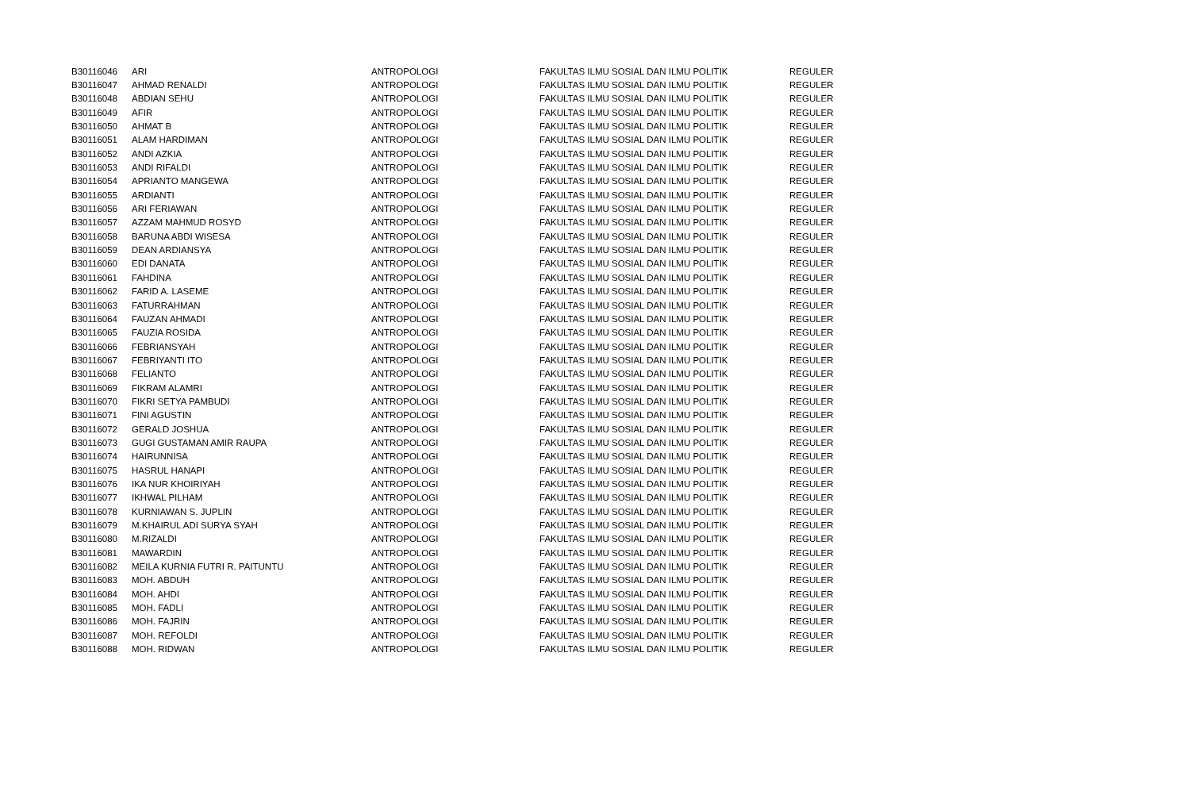| B30116046 | ARI | ANTROPOLOGI | FAKULTAS ILMU SOSIAL DAN ILMU POLITIK | REGULER |
| B30116047 | AHMAD RENALDI | ANTROPOLOGI | FAKULTAS ILMU SOSIAL DAN ILMU POLITIK | REGULER |
| B30116048 | ABDIAN SEHU | ANTROPOLOGI | FAKULTAS ILMU SOSIAL DAN ILMU POLITIK | REGULER |
| B30116049 | AFIR | ANTROPOLOGI | FAKULTAS ILMU SOSIAL DAN ILMU POLITIK | REGULER |
| B30116050 | AHMAT B | ANTROPOLOGI | FAKULTAS ILMU SOSIAL DAN ILMU POLITIK | REGULER |
| B30116051 | ALAM HARDIMAN | ANTROPOLOGI | FAKULTAS ILMU SOSIAL DAN ILMU POLITIK | REGULER |
| B30116052 | ANDI AZKIA | ANTROPOLOGI | FAKULTAS ILMU SOSIAL DAN ILMU POLITIK | REGULER |
| B30116053 | ANDI RIFALDI | ANTROPOLOGI | FAKULTAS ILMU SOSIAL DAN ILMU POLITIK | REGULER |
| B30116054 | APRIANTO MANGEWA | ANTROPOLOGI | FAKULTAS ILMU SOSIAL DAN ILMU POLITIK | REGULER |
| B30116055 | ARDIANTI | ANTROPOLOGI | FAKULTAS ILMU SOSIAL DAN ILMU POLITIK | REGULER |
| B30116056 | ARI FERIAWAN | ANTROPOLOGI | FAKULTAS ILMU SOSIAL DAN ILMU POLITIK | REGULER |
| B30116057 | AZZAM MAHMUD ROSYD | ANTROPOLOGI | FAKULTAS ILMU SOSIAL DAN ILMU POLITIK | REGULER |
| B30116058 | BARUNA ABDI WISESA | ANTROPOLOGI | FAKULTAS ILMU SOSIAL DAN ILMU POLITIK | REGULER |
| B30116059 | DEAN ARDIANSYA | ANTROPOLOGI | FAKULTAS ILMU SOSIAL DAN ILMU POLITIK | REGULER |
| B30116060 | EDI DANATA | ANTROPOLOGI | FAKULTAS ILMU SOSIAL DAN ILMU POLITIK | REGULER |
| B30116061 | FAHDINA | ANTROPOLOGI | FAKULTAS ILMU SOSIAL DAN ILMU POLITIK | REGULER |
| B30116062 | FARID A. LASEME | ANTROPOLOGI | FAKULTAS ILMU SOSIAL DAN ILMU POLITIK | REGULER |
| B30116063 | FATURRAHMAN | ANTROPOLOGI | FAKULTAS ILMU SOSIAL DAN ILMU POLITIK | REGULER |
| B30116064 | FAUZAN AHMADI | ANTROPOLOGI | FAKULTAS ILMU SOSIAL DAN ILMU POLITIK | REGULER |
| B30116065 | FAUZIA ROSIDA | ANTROPOLOGI | FAKULTAS ILMU SOSIAL DAN ILMU POLITIK | REGULER |
| B30116066 | FEBRIANSYAH | ANTROPOLOGI | FAKULTAS ILMU SOSIAL DAN ILMU POLITIK | REGULER |
| B30116067 | FEBRIYANTI ITO | ANTROPOLOGI | FAKULTAS ILMU SOSIAL DAN ILMU POLITIK | REGULER |
| B30116068 | FELIANTO | ANTROPOLOGI | FAKULTAS ILMU SOSIAL DAN ILMU POLITIK | REGULER |
| B30116069 | FIKRAM ALAMRI | ANTROPOLOGI | FAKULTAS ILMU SOSIAL DAN ILMU POLITIK | REGULER |
| B30116070 | FIKRI SETYA PAMBUDI | ANTROPOLOGI | FAKULTAS ILMU SOSIAL DAN ILMU POLITIK | REGULER |
| B30116071 | FINI AGUSTIN | ANTROPOLOGI | FAKULTAS ILMU SOSIAL DAN ILMU POLITIK | REGULER |
| B30116072 | GERALD JOSHUA | ANTROPOLOGI | FAKULTAS ILMU SOSIAL DAN ILMU POLITIK | REGULER |
| B30116073 | GUGI GUSTAMAN AMIR RAUPA | ANTROPOLOGI | FAKULTAS ILMU SOSIAL DAN ILMU POLITIK | REGULER |
| B30116074 | HAIRUNNISA | ANTROPOLOGI | FAKULTAS ILMU SOSIAL DAN ILMU POLITIK | REGULER |
| B30116075 | HASRUL HANAPI | ANTROPOLOGI | FAKULTAS ILMU SOSIAL DAN ILMU POLITIK | REGULER |
| B30116076 | IKA NUR KHOIRIYAH | ANTROPOLOGI | FAKULTAS ILMU SOSIAL DAN ILMU POLITIK | REGULER |
| B30116077 | IKHWAL PILHAM | ANTROPOLOGI | FAKULTAS ILMU SOSIAL DAN ILMU POLITIK | REGULER |
| B30116078 | KURNIAWAN S. JUPLIN | ANTROPOLOGI | FAKULTAS ILMU SOSIAL DAN ILMU POLITIK | REGULER |
| B30116079 | M.KHAIRUL ADI SURYA SYAH | ANTROPOLOGI | FAKULTAS ILMU SOSIAL DAN ILMU POLITIK | REGULER |
| B30116080 | M.RIZALDI | ANTROPOLOGI | FAKULTAS ILMU SOSIAL DAN ILMU POLITIK | REGULER |
| B30116081 | MAWARDIN | ANTROPOLOGI | FAKULTAS ILMU SOSIAL DAN ILMU POLITIK | REGULER |
| B30116082 | MEILA KURNIA FUTRI R. PAITUNTU | ANTROPOLOGI | FAKULTAS ILMU SOSIAL DAN ILMU POLITIK | REGULER |
| B30116083 | MOH. ABDUH | ANTROPOLOGI | FAKULTAS ILMU SOSIAL DAN ILMU POLITIK | REGULER |
| B30116084 | MOH. AHDI | ANTROPOLOGI | FAKULTAS ILMU SOSIAL DAN ILMU POLITIK | REGULER |
| B30116085 | MOH. FADLI | ANTROPOLOGI | FAKULTAS ILMU SOSIAL DAN ILMU POLITIK | REGULER |
| B30116086 | MOH. FAJRIN | ANTROPOLOGI | FAKULTAS ILMU SOSIAL DAN ILMU POLITIK | REGULER |
| B30116087 | MOH. REFOLDI | ANTROPOLOGI | FAKULTAS ILMU SOSIAL DAN ILMU POLITIK | REGULER |
| B30116088 | MOH. RIDWAN | ANTROPOLOGI | FAKULTAS ILMU SOSIAL DAN ILMU POLITIK | REGULER |